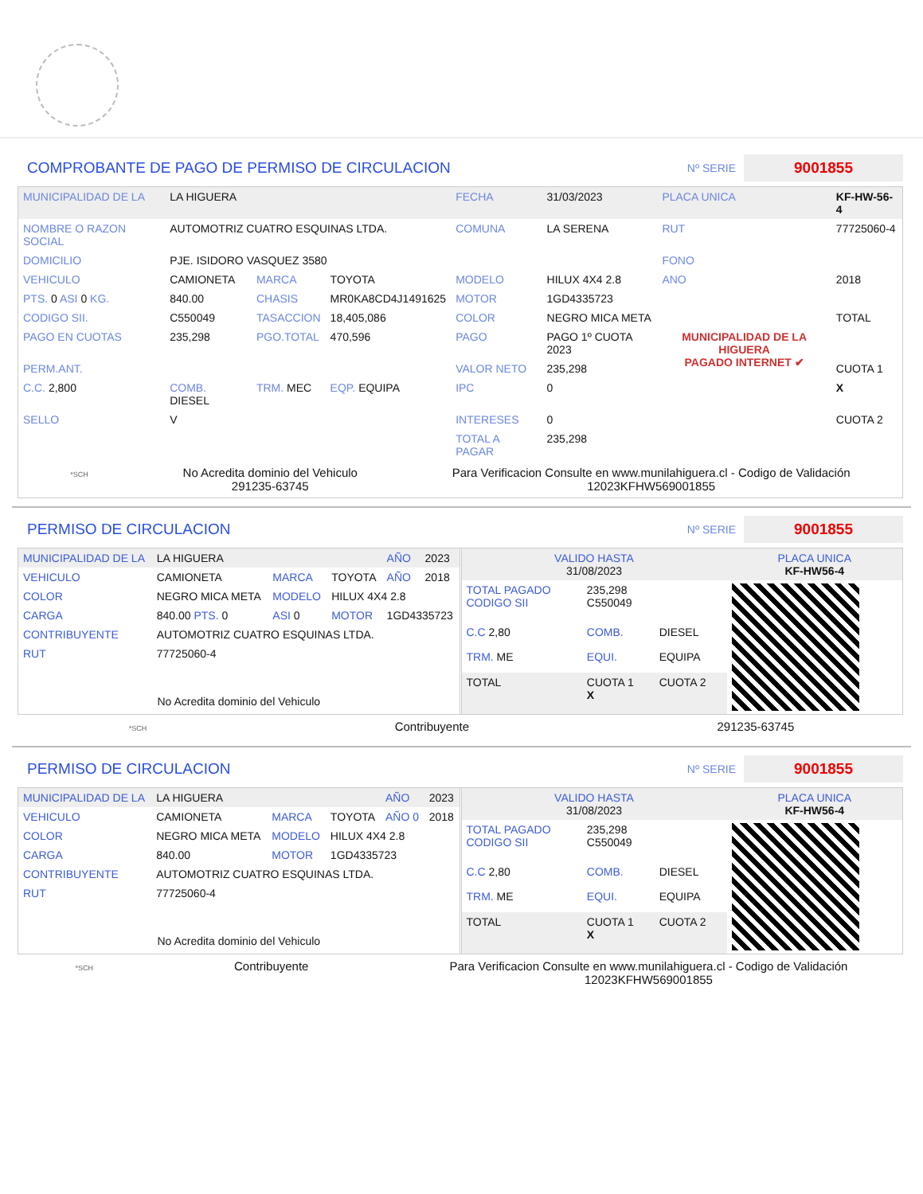COMPROBANTE DE PAGO DE PERMISO DE CIRCULACION
Nº SERIE 9001855
| MUNICIPALIDAD DE LA | LA HIGUERA | | | FECHA | 31/03/2023 | PLACA UNICA | KF-HW-56-4 |
| NOMBRE O RAZON SOCIAL | AUTOMOTRIZ CUATRO ESQUINAS LTDA. | | | COMUNA | LA SERENA | RUT | 77725060-4 |
| DOMICILIO | PJE. ISIDORO VASQUEZ 3580 | | | | | FONO | |
| VEHICULO | CAMIONETA | MARCA | TOYOTA | MODELO | HILUX 4X4 2.8 | ANO | 2018 |
| PTS. 0 ASI 0 KG. | 840.00 | CHASIS | MR0KA8CD4J1491625 | MOTOR | 1GD4335723 | | |
| CODIGO SII. | C550049 | TASACCION | 18,405,086 | COLOR | NEGRO MICA META | | TOTAL |
| PAGO EN CUOTAS | 235,298 | PGO.TOTAL | 470,596 | PAGO | PAGO 1º CUOTA 2023 | MUNICIPALIDAD DE LA HIGUERA PAGADO INTERNET ✔ | |
| PERM.ANT. | | | | VALOR NETO | 235,298 | | CUOTA 1 |
| C.C. 2,800 | COMB. DIESEL | TRM. MEC | EQP. EQUIPA | IPC | 0 | | X |
| SELLO | V | | | INTERESES | 0 | | CUOTA 2 |
| | | | | TOTAL A PAGAR | 235,298 | | |
*SCH
No Acredita dominio del Vehiculo
291235-63745
Para Verificacion Consulte en www.munilahiguera.cl - Codigo de Validación
12023KFHW569001855
PERMISO DE CIRCULACION
Nº SERIE 9001855
| MUNICIPALIDAD DE LA | LA HIGUERA | | | AÑO | 2023 |
| VEHICULO | CAMIONETA | MARCA | TOYOTA | AÑO | 2018 |
| COLOR | NEGRO MICA META | MODELO | HILUX 4X4 2.8 | | |
| CARGA | 840.00 PTS. 0 | ASI 0 | MOTOR | 1GD4335723 | |
| CONTRIBUYENTE | AUTOMOTRIZ CUATRO ESQUINAS LTDA. | | | | |
| RUT | 77725060-4 | | | | |
| No Acredita dominio del Vehiculo | | | | | |
| VALIDO HASTA 31/08/2023 | | | PLACA UNICA KF-HW56-4 |
| TOTAL PAGADO CODIGO SII | 235,298 C550049 | | |
| C.C 2,80 | COMB. | DIESEL | |
| TRM. ME | EQUI. | EQUIPA | |
| TOTAL | CUOTA 1 X | CUOTA 2 | |
*SCH
Contribuyente 291235-63745
PERMISO DE CIRCULACION
Nº SERIE 9001855
| MUNICIPALIDAD DE LA | LA HIGUERA | | | AÑO | 2023 |
| VEHICULO | CAMIONETA | MARCA | TOYOTA | AÑO 0 | 2018 |
| COLOR | NEGRO MICA META | MODELO | HILUX 4X4 2.8 | | |
| CARGA | 840.00 | MOTOR | 1GD4335723 | | |
| CONTRIBUYENTE | AUTOMOTRIZ CUATRO ESQUINAS LTDA. | | | | |
| RUT | 77725060-4 | | | | |
| No Acredita dominio del Vehiculo | | | | | |
| VALIDO HASTA 31/08/2023 | | | PLACA UNICA KF-HW56-4 |
| TOTAL PAGADO CODIGO SII | 235,298 C550049 | | |
| C.C 2,80 | COMB. | DIESEL | |
| TRM. ME | EQUI. | EQUIPA | |
| TOTAL | CUOTA 1 X | CUOTA 2 | |
*SCH
Contribuyente Para Verificacion Consulte en www.munilahiguera.cl - Codigo de Validación
12023KFHW569001855